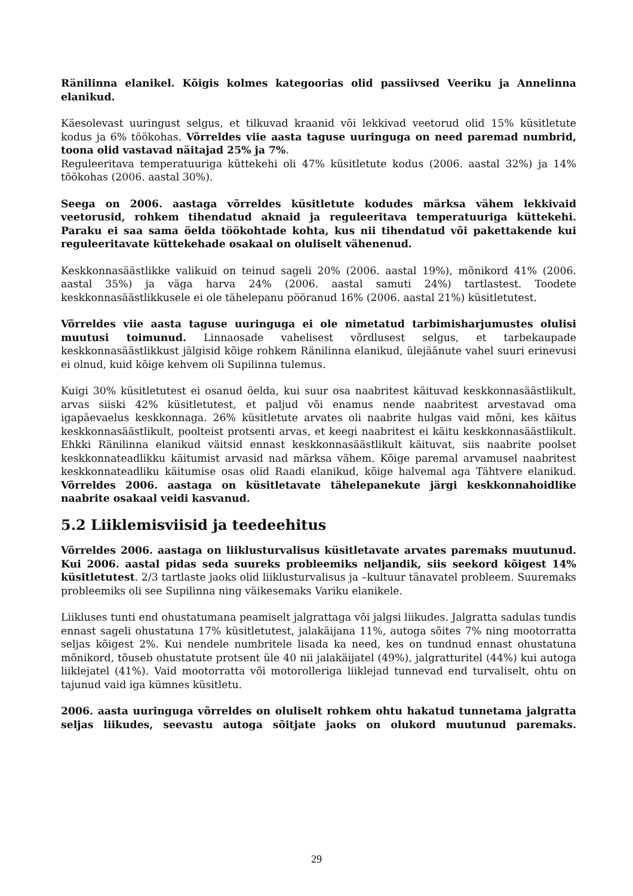Ränilinna elanikel. Kõigis kolmes kategoorias olid passiivsed Veeriku ja Annelinna elanikud.
Käesolevast uuringust selgus, et tilkuvad kraanid või lekkivad veetorud olid 15% küsitletute kodus ja 6% töökohas. Võrreldes viie aasta taguse uuringuga on need paremad numbrid, toona olid vastavad näitajad 25% ja 7%.
Reguleeritava temperatuuriga küttekehi oli 47% küsitletute kodus (2006. aastal 32%) ja 14% töökohas (2006. aastal 30%).
Seega on 2006. aastaga võrreldes küsitletute kodudes märksa vähem lekkivaid veetorusid, rohkem tihendatud aknaid ja reguleeritava temperatuuriga küttekehi. Paraku ei saa sama öelda töökohtade kohta, kus nii tihendatud või pakettakende kui reguleeritavate küttekehade osakaal on oluliselt vähenenud.
Keskkonnasäästlikke valikuid on teinud sageli 20% (2006. aastal 19%), mõnikord 41% (2006. aastal 35%) ja väga harva 24% (2006. aastal samuti 24%) tartlastest. Toodete keskkonnasäästlikkusele ei ole tähelepanu pööranud 16% (2006. aastal 21%) küsitletutest.
Võrreldes viie aasta taguse uuringuga ei ole nimetatud tarbimisharjumustes olulisi muutusi toimunud. Linnaosade vahelisest võrdlusest selgus, et tarbekaupade keskkonnasäästlikkust jälgisid kõige rohkem Ränilinna elanikud, ülejäänute vahel suuri erinevusi ei olnud, kuid kõige kehvem oli Supilinna tulemus.
Kuigi 30% küsitletutest ei osanud öelda, kui suur osa naabritest käituvad keskkonnasäästlikult, arvas siiski 42% küsitletutest, et paljud või enamus nende naabritest arvestavad oma igapäevaelus keskkonnaga. 26% küsitletute arvates oli naabrite hulgas vaid mõni, kes käitus keskkonnasäästlikult, poolteist protsenti arvas, et keegi naabritest ei käitu keskkonnasäästlikult. Ehkki Ränilinna elanikud väitsid ennast keskkonnasäästlikult käituvat, siis naabrite poolset keskkonnateadlikku käitumist arvasid nad märksa vähem. Kõige paremal arvamusel naabritest keskkonnateadliku käitumise osas olid Raadi elanikud, kõige halvemal aga Tähtvere elanikud. Võrreldes 2006. aastaga on küsitletavate tähelepanekute järgi keskkonnahoidlike naabrite osakaal veidi kasvanud.
5.2 Liiklemisviisid ja teedeehitus
Võrreldes 2006. aastaga on liiklusturvalisus küsitletavate arvates paremaks muutunud. Kui 2006. aastal pidas seda suureks probleemiks neljandik, siis seekord kõigest 14% küsitletutest. 2/3 tartlaste jaoks olid liiklusturvalisus ja –kultuur tänavatel probleem. Suuremaks probleemiks oli see Supilinna ning väikesemaks Variku elanikele.
Liikluses tunti end ohustatumana peamiselt jalgrattaga või jalgsi liikudes. Jalgratta sadulas tundis ennast sageli ohustatuna 17% küsitletutest, jalakäijana 11%, autoga sõites 7% ning mootorratta seljas kõigest 2%. Kui nendele numbritele lisada ka need, kes on tundnud ennast ohustatuna mõnikord, tõuseb ohustatute protsent üle 40 nii jalakäijatel (49%), jalgratturitel (44%) kui autoga liiklejatel (41%). Vaid mootorratta või motorolleriga liiklejad tunnevad end turvaliselt, ohtu on tajunud vaid iga kümnes küsitletu.
2006. aasta uuringuga võrreldes on oluliselt rohkem ohtu hakatud tunnetama jalgratta seljas liikudes, seevastu autoga sõitjate jaoks on olukord muutunud paremaks.
29